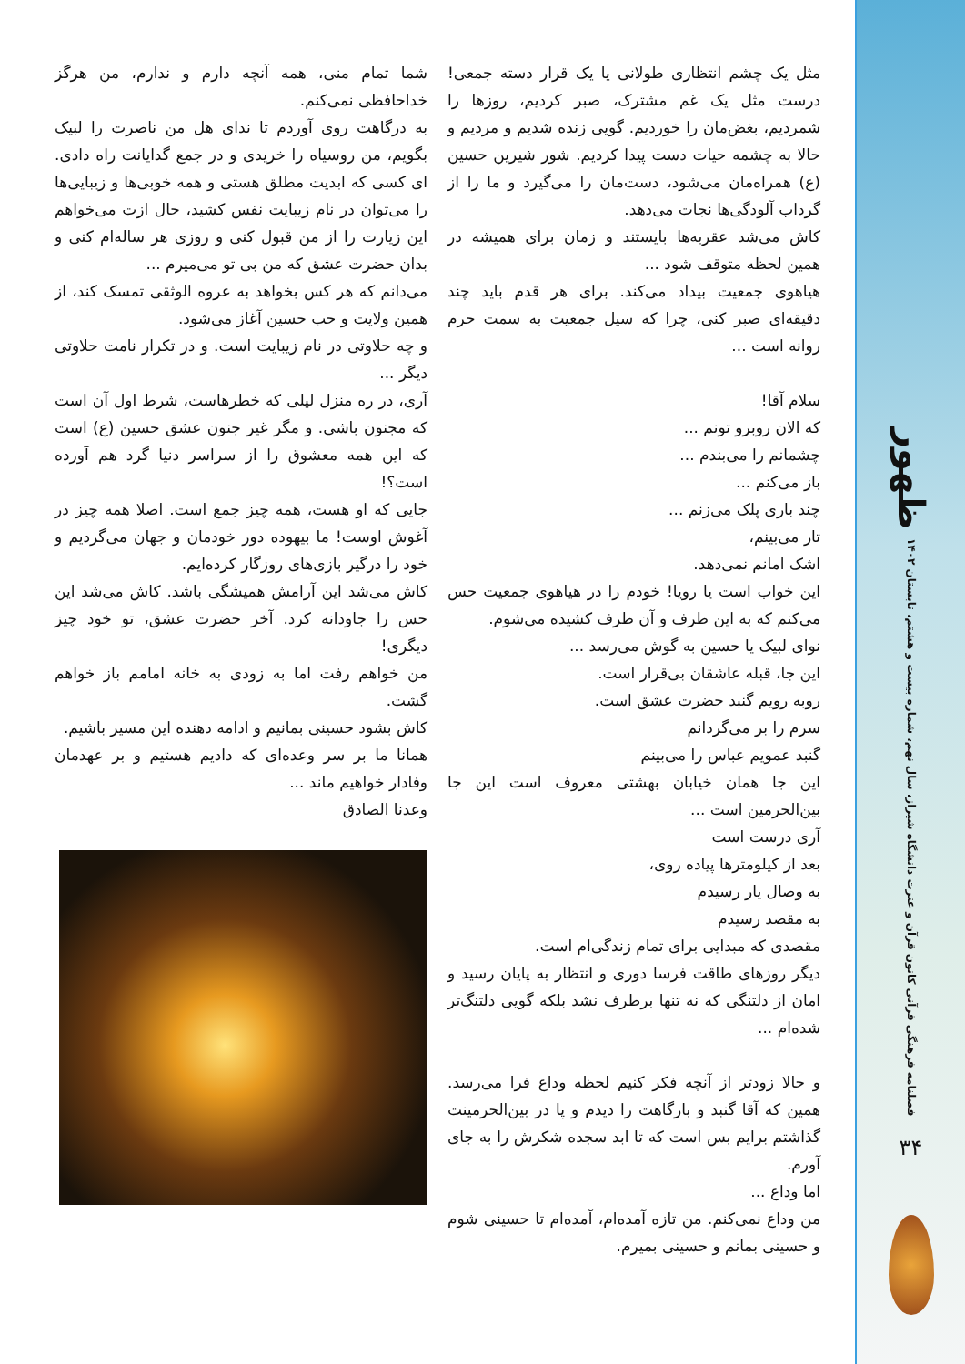ظهور
فصلنامه فرهنگی قرآنی کانون قرآن و عترت دانشگاه شیراز، سال نهم، شماره بیست و هشتم، تابستان ۱۴۰۲
۳۴
مثل یک چشم انتظاری طولانی یا یک قرار دسته جمعی! درست مثل یک غم مشترک، صبر کردیم، روزها را شمردیم، بغض‌مان را خوردیم. گویی زنده شدیم و مردیم و حالا به چشمه حیات دست پیدا کردیم. شور شیرین حسین (ع) همراه‌مان می‌شود، دست‌مان را می‌گیرد و ما را از گرداب آلودگی‌ها نجات می‌دهد.
کاش می‌شد عقربه‌ها بایستند و زمان برای همیشه در همین لحظه متوقف شود ...
هیاهوی جمعیت بیداد می‌کند. برای هر قدم باید چند دقیقه‌ای صبر کنی، چرا که سیل جمعیت به سمت حرم روانه است ...
سلام آقا!
که الان روبرو تونم ...
چشمانم را می‌بندم ...
باز می‌کنم ...
چند باری پلک می‌زنم ...
تار می‌بینم،
اشک امانم نمی‌دهد.
این خواب است یا رویا! خودم را در هیاهوی جمعیت حس می‌کنم که به این طرف و آن طرف کشیده می‌شوم.
نوای لبیک یا حسین به گوش می‌رسد ...
این جا، قبله عاشقان بی‌قرار است.
روبه رویم گنبد حضرت عشق است.
سرم را بر می‌گردانم
گنبد عمویم عباس را می‌بینم
این جا همان خیابان بهشتی معروف است این جا بین‌الحرمین است ...
آری درست است
بعد از کیلومترها پیاده روی،
به وصال یار رسیدم
به مقصد رسیدم
مقصدی که مبدایی برای تمام زندگی‌ام است.
دیگر روزهای طاقت فرسا دوری و انتظار به پایان رسید و امان از دلتنگی که نه تنها برطرف نشد بلکه گویی دلتنگ‌تر شده‌ام ...
و حالا زودتر از آنچه فکر کنیم لحظه وداع فرا می‌رسد. همین که آقا گنبد و بارگاهت را دیدم و پا در بین‌الحرمینت گذاشتم برایم بس است که تا ابد سجده شکرش را به جای آورم.
اما وداع ...
من وداع نمی‌کنم. من تازه آمده‌ام، آمده‌ام تا حسینی شوم و حسینی بمانم و حسینی بمیرم.
شما تمام منی، همه آنچه دارم و ندارم، من هرگز خداحافظی نمی‌کنم.
به درگاهت روی آوردم تا ندای هل من ناصرت را لبیک بگویم، من روسیاه را خریدی و در جمع گدایانت راه دادی. ای کسی که ابدیت مطلق هستی و همه خوبی‌ها و زیبایی‌ها را می‌توان در نام زیبایت نفس کشید، حال ازت می‌خواهم این زیارت را از من قبول کنی و روزی هر ساله‌ام کنی و بدان حضرت عشق که من بی تو می‌میرم ...
می‌دانم که هر کس بخواهد به عروه الوثقی تمسک کند، از همین ولایت و حب حسین آغاز می‌شود.
و چه حلاوتی در نام زیبایت است. و در تکرار نامت حلاوتی دیگر ...
آری، در ره منزل لیلی که خطرهاست، شرط اول آن است که مجنون باشی. و مگر غیر جنون عشق حسین (ع) است که این همه معشوق را از سراسر دنیا گرد هم آورده است؟!
جایی که او هست، همه چیز جمع است. اصلا همه چیز در آغوش اوست! ما بیهوده دور خودمان و جهان می‌گردیم و خود را درگیر بازی‌های روزگار کرده‌ایم.
کاش می‌شد این آرامش همیشگی باشد. کاش می‌شد این حس را جاودانه کرد. آخر حضرت عشق، تو خود چیز دیگری!
من خواهم رفت اما به زودی به خانه امامم باز خواهم گشت.
کاش بشود حسینی بمانیم و ادامه دهنده این مسیر باشیم.
همانا ما بر سر وعده‌ای که دادیم هستیم و بر عهدمان وفادار خواهیم ماند ...
وعدنا الصادق